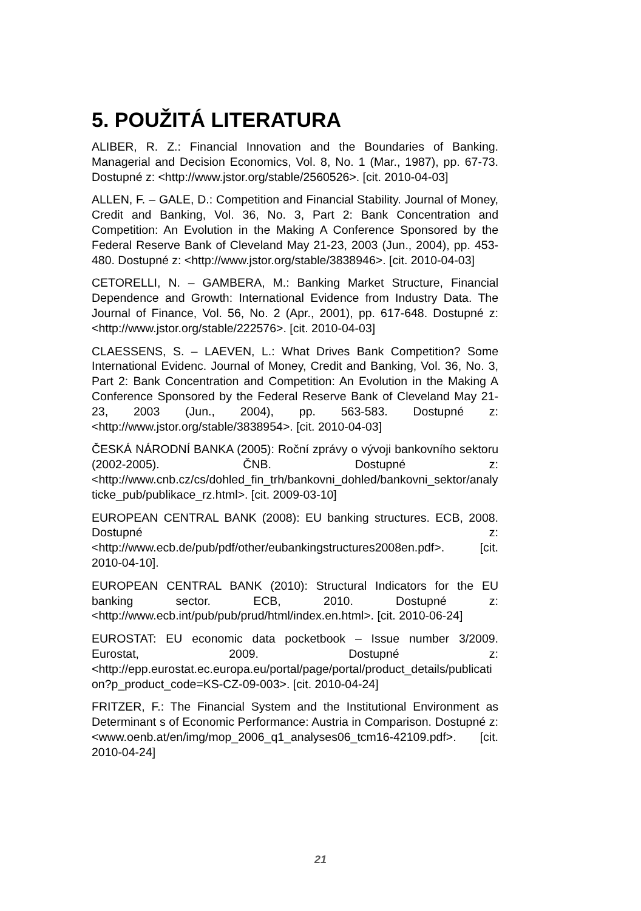5. POUŽITÁ LITERATURA
ALIBER, R. Z.: Financial Innovation and the Boundaries of Banking. Managerial and Decision Economics, Vol. 8, No. 1 (Mar., 1987), pp. 67-73. Dostupné z: <http://www.jstor.org/stable/2560526>. [cit. 2010-04-03]
ALLEN, F. – GALE, D.: Competition and Financial Stability. Journal of Money, Credit and Banking, Vol. 36, No. 3, Part 2: Bank Concentration and Competition: An Evolution in the Making A Conference Sponsored by the Federal Reserve Bank of Cleveland May 21-23, 2003 (Jun., 2004), pp. 453-480. Dostupné z: <http://www.jstor.org/stable/3838946>. [cit. 2010-04-03]
CETORELLI, N. – GAMBERA, M.: Banking Market Structure, Financial Dependence and Growth: International Evidence from Industry Data. The Journal of Finance, Vol. 56, No. 2 (Apr., 2001), pp. 617-648. Dostupné z: <http://www.jstor.org/stable/222576>. [cit. 2010-04-03]
CLAESSENS, S. – LAEVEN, L.: What Drives Bank Competition? Some International Evidenc. Journal of Money, Credit and Banking, Vol. 36, No. 3, Part 2: Bank Concentration and Competition: An Evolution in the Making A Conference Sponsored by the Federal Reserve Bank of Cleveland May 21-23, 2003 (Jun., 2004), pp. 563-583. Dostupné z: <http://www.jstor.org/stable/3838954>. [cit. 2010-04-03]
ČESKÁ NÁRODNÍ BANKA (2005): Roční zprávy o vývoji bankovního sektoru (2002-2005). ČNB. Dostupné z: <http://www.cnb.cz/cs/dohled_fin_trh/bankovni_dohled/bankovni_sektor/analyticke_pub/publikace_rz.html>. [cit. 2009-03-10]
EUROPEAN CENTRAL BANK (2008): EU banking structures. ECB, 2008. Dostupné z: <http://www.ecb.de/pub/pdf/other/eubankingstructures2008en.pdf>. [cit. 2010-04-10].
EUROPEAN CENTRAL BANK (2010): Structural Indicators for the EU banking sector. ECB, 2010. Dostupné z: <http://www.ecb.int/pub/pub/prud/html/index.en.html>. [cit. 2010-06-24]
EUROSTAT: EU economic data pocketbook – Issue number 3/2009. Eurostat, 2009. Dostupné z: <http://epp.eurostat.ec.europa.eu/portal/page/portal/product_details/publication?p_product_code=KS-CZ-09-003>. [cit. 2010-04-24]
FRITZER, F.: The Financial System and the Institutional Environment as Determinant s of Economic Performance: Austria in Comparison. Dostupné z: <www.oenb.at/en/img/mop_2006_q1_analyses06_tcm16-42109.pdf>. [cit. 2010-04-24]
21